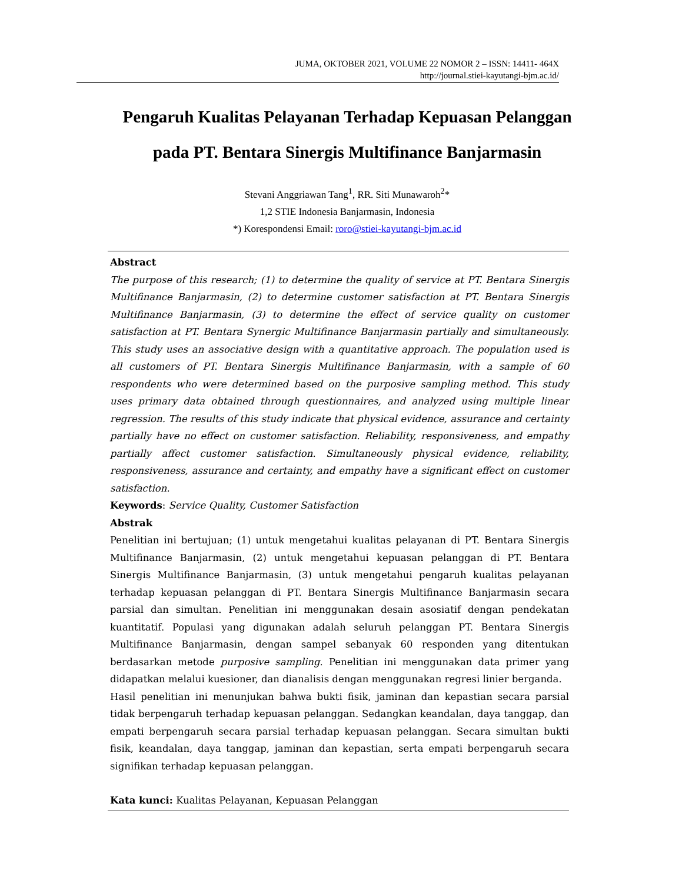JUMA, OKTOBER 2021, VOLUME 22 NOMOR 2 – ISSN: 14411- 464X
http://journal.stiei-kayutangi-bjm.ac.id/
Pengaruh Kualitas Pelayanan Terhadap Kepuasan Pelanggan
pada PT. Bentara Sinergis Multifinance Banjarmasin
Stevani Anggriawan Tang<sup>1</sup>, RR. Siti Munawaroh<sup>2</sup>*
1,2 STIE Indonesia Banjarmasin, Indonesia
*) Korespondensi Email: roro@stiei-kayutangi-bjm.ac.id
Abstract
The purpose of this research; (1) to determine the quality of service at PT. Bentara Sinergis Multifinance Banjarmasin, (2) to determine customer satisfaction at PT. Bentara Sinergis Multifinance Banjarmasin, (3) to determine the effect of service quality on customer satisfaction at PT. Bentara Synergic Multifinance Banjarmasin partially and simultaneously. This study uses an associative design with a quantitative approach. The population used is all customers of PT. Bentara Sinergis Multifinance Banjarmasin, with a sample of 60 respondents who were determined based on the purposive sampling method. This study uses primary data obtained through questionnaires, and analyzed using multiple linear regression. The results of this study indicate that physical evidence, assurance and certainty partially have no effect on customer satisfaction. Reliability, responsiveness, and empathy partially affect customer satisfaction. Simultaneously physical evidence, reliability, responsiveness, assurance and certainty, and empathy have a significant effect on customer satisfaction.
Keywords: Service Quality, Customer Satisfaction
Abstrak
Penelitian ini bertujuan; (1) untuk mengetahui kualitas pelayanan di PT. Bentara Sinergis Multifinance Banjarmasin, (2) untuk mengetahui kepuasan pelanggan di PT. Bentara Sinergis Multifinance Banjarmasin, (3) untuk mengetahui pengaruh kualitas pelayanan terhadap kepuasan pelanggan di PT. Bentara Sinergis Multifinance Banjarmasin secara parsial dan simultan. Penelitian ini menggunakan desain asosiatif dengan pendekatan kuantitatif. Populasi yang digunakan adalah seluruh pelanggan PT. Bentara Sinergis Multifinance Banjarmasin, dengan sampel sebanyak 60 responden yang ditentukan berdasarkan metode purposive sampling. Penelitian ini menggunakan data primer yang didapatkan melalui kuesioner, dan dianalisis dengan menggunakan regresi linier berganda.
Hasil penelitian ini menunjukan bahwa bukti fisik, jaminan dan kepastian secara parsial tidak berpengaruh terhadap kepuasan pelanggan. Sedangkan keandalan, daya tanggap, dan empati berpengaruh secara parsial terhadap kepuasan pelanggan. Secara simultan bukti fisik, keandalan, daya tanggap, jaminan dan kepastian, serta empati berpengaruh secara signifikan terhadap kepuasan pelanggan.
Kata kunci: Kualitas Pelayanan, Kepuasan Pelanggan